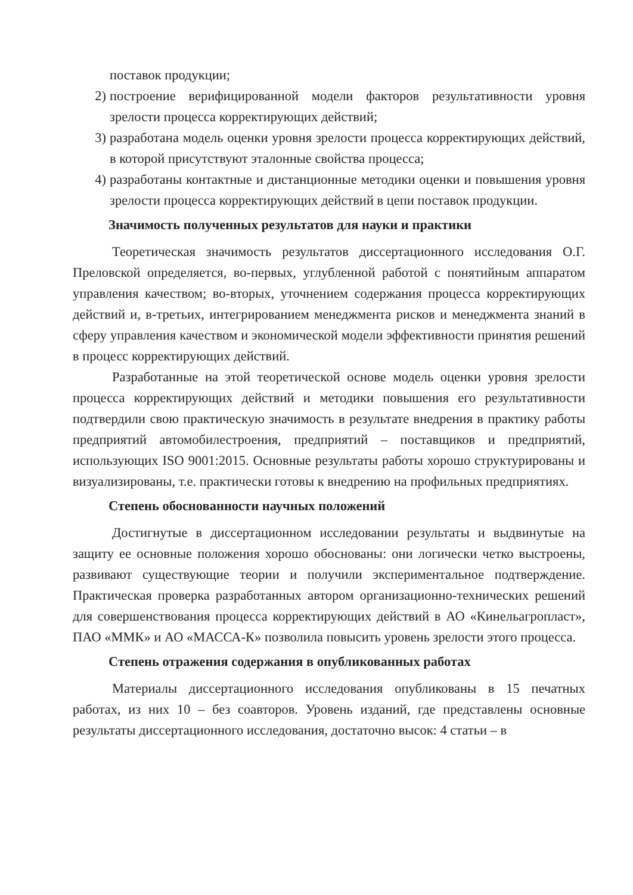поставок продукции;
2) построение верифицированной модели факторов результативности уровня зрелости процесса корректирующих действий;
3) разработана модель оценки уровня зрелости процесса корректирующих действий, в которой присутствуют эталонные свойства процесса;
4) разработаны контактные и дистанционные методики оценки и повышения уровня зрелости процесса корректирующих действий в цепи поставок продукции.
Значимость полученных результатов для науки и практики
Теоретическая значимость результатов диссертационного исследования О.Г. Преловской определяется, во-первых, углубленной работой с понятийным аппаратом управления качеством; во-вторых, уточнением содержания процесса корректирующих действий и, в-третьих, интегрированием менеджмента рисков и менеджмента знаний в сферу управления качеством и экономической модели эффективности принятия решений в процесс корректирующих действий.
Разработанные на этой теоретической основе модель оценки уровня зрелости процесса корректирующих действий и методики повышения его результативности подтвердили свою практическую значимость в результате внедрения в практику работы предприятий автомобилестроения, предприятий – поставщиков и предприятий, использующих ISO 9001:2015. Основные результаты работы хорошо структурированы и визуализированы, т.е. практически готовы к внедрению на профильных предприятиях.
Степень обоснованности научных положений
Достигнутые в диссертационном исследовании результаты и выдвинутые на защиту ее основные положения хорошо обоснованы: они логически четко выстроены, развивают существующие теории и получили экспериментальное подтверждение. Практическая проверка разработанных автором организационно-технических решений для совершенствования процесса корректирующих действий в АО «Кинельагропласт», ПАО «ММК» и АО «МАССА-К» позволила повысить уровень зрелости этого процесса.
Степень отражения содержания в опубликованных работах
Материалы диссертационного исследования опубликованы в 15 печатных работах, из них 10 – без соавторов. Уровень изданий, где представлены основные результаты диссертационного исследования, достаточно высок: 4 статьи – в